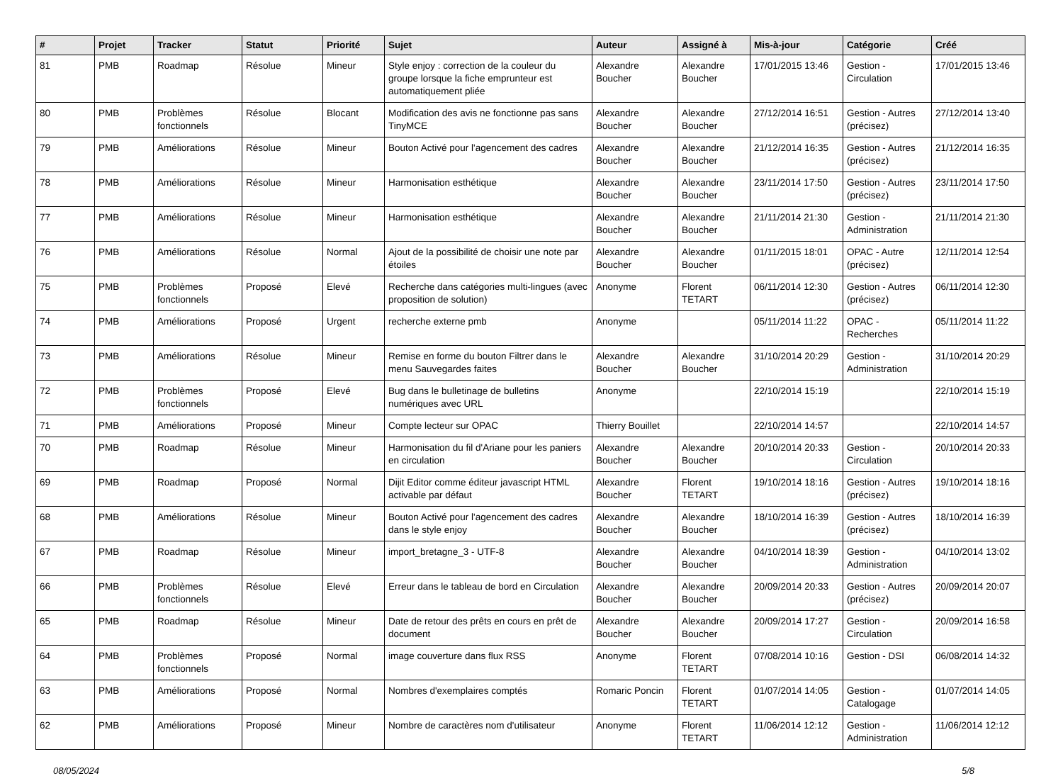| # | Projet | Tracker | Statut | Priorité | Sujet | Auteur | Assigné à | Mis-à-jour | Catégorie | Créé |
| --- | --- | --- | --- | --- | --- | --- | --- | --- | --- | --- |
| 81 | PMB | Roadmap | Résolue | Mineur | Style enjoy : correction de la couleur du groupe lorsque la fiche emprunteur est automatiquement pliée | Alexandre Boucher | Alexandre Boucher | 17/01/2015 13:46 | Gestion - Circulation | 17/01/2015 13:46 |
| 80 | PMB | Problèmes fonctionnels | Résolue | Blocant | Modification des avis ne fonctionne pas sans TinyMCE | Alexandre Boucher | Alexandre Boucher | 27/12/2014 16:51 | Gestion - Autres (précisez) | 27/12/2014 13:40 |
| 79 | PMB | Améliorations | Résolue | Mineur | Bouton Activé pour l'agencement des cadres | Alexandre Boucher | Alexandre Boucher | 21/12/2014 16:35 | Gestion - Autres (précisez) | 21/12/2014 16:35 |
| 78 | PMB | Améliorations | Résolue | Mineur | Harmonisation esthétique | Alexandre Boucher | Alexandre Boucher | 23/11/2014 17:50 | Gestion - Autres (précisez) | 23/11/2014 17:50 |
| 77 | PMB | Améliorations | Résolue | Mineur | Harmonisation esthétique | Alexandre Boucher | Alexandre Boucher | 21/11/2014 21:30 | Gestion - Administration | 21/11/2014 21:30 |
| 76 | PMB | Améliorations | Résolue | Normal | Ajout de la possibilité de choisir une note par étoiles | Alexandre Boucher | Alexandre Boucher | 01/11/2015 18:01 | OPAC - Autre (précisez) | 12/11/2014 12:54 |
| 75 | PMB | Problèmes fonctionnels | Proposé | Elevé | Recherche dans catégories multi-lingues (avec proposition de solution) | Anonyme | Florent TETART | 06/11/2014 12:30 | Gestion - Autres (précisez) | 06/11/2014 12:30 |
| 74 | PMB | Améliorations | Proposé | Urgent | recherche externe pmb | Anonyme | | 05/11/2014 11:22 | OPAC - Recherches | 05/11/2014 11:22 |
| 73 | PMB | Améliorations | Résolue | Mineur | Remise en forme du bouton Filtrer dans le menu Sauvegardes faites | Alexandre Boucher | Alexandre Boucher | 31/10/2014 20:29 | Gestion - Administration | 31/10/2014 20:29 |
| 72 | PMB | Problèmes fonctionnels | Proposé | Elevé | Bug dans le bulletinage de bulletins numériques avec URL | Anonyme | | 22/10/2014 15:19 | | 22/10/2014 15:19 |
| 71 | PMB | Améliorations | Proposé | Mineur | Compte lecteur sur OPAC | Thierry Bouillet | | 22/10/2014 14:57 | | 22/10/2014 14:57 |
| 70 | PMB | Roadmap | Résolue | Mineur | Harmonisation du fil d'Ariane pour les paniers en circulation | Alexandre Boucher | Alexandre Boucher | 20/10/2014 20:33 | Gestion - Circulation | 20/10/2014 20:33 |
| 69 | PMB | Roadmap | Proposé | Normal | Dijit Editor comme éditeur javascript HTML activable par défaut | Alexandre Boucher | Florent TETART | 19/10/2014 18:16 | Gestion - Autres (précisez) | 19/10/2014 18:16 |
| 68 | PMB | Améliorations | Résolue | Mineur | Bouton Activé pour l'agencement des cadres dans le style enjoy | Alexandre Boucher | Alexandre Boucher | 18/10/2014 16:39 | Gestion - Autres (précisez) | 18/10/2014 16:39 |
| 67 | PMB | Roadmap | Résolue | Mineur | import_bretagne_3 - UTF-8 | Alexandre Boucher | Alexandre Boucher | 04/10/2014 18:39 | Gestion - Administration | 04/10/2014 13:02 |
| 66 | PMB | Problèmes fonctionnels | Résolue | Elevé | Erreur dans le tableau de bord en Circulation | Alexandre Boucher | Alexandre Boucher | 20/09/2014 20:33 | Gestion - Autres (précisez) | 20/09/2014 20:07 |
| 65 | PMB | Roadmap | Résolue | Mineur | Date de retour des prêts en cours en prêt de document | Alexandre Boucher | Alexandre Boucher | 20/09/2014 17:27 | Gestion - Circulation | 20/09/2014 16:58 |
| 64 | PMB | Problèmes fonctionnels | Proposé | Normal | image couverture dans flux RSS | Anonyme | Florent TETART | 07/08/2014 10:16 | Gestion - DSI | 06/08/2014 14:32 |
| 63 | PMB | Améliorations | Proposé | Normal | Nombres d'exemplaires comptés | Romaric Poncin | Florent TETART | 01/07/2014 14:05 | Gestion - Catalogage | 01/07/2014 14:05 |
| 62 | PMB | Améliorations | Proposé | Mineur | Nombre de caractères nom d'utilisateur | Anonyme | Florent TETART | 11/06/2014 12:12 | Gestion - Administration | 11/06/2014 12:12 |
08/05/2024 5/8